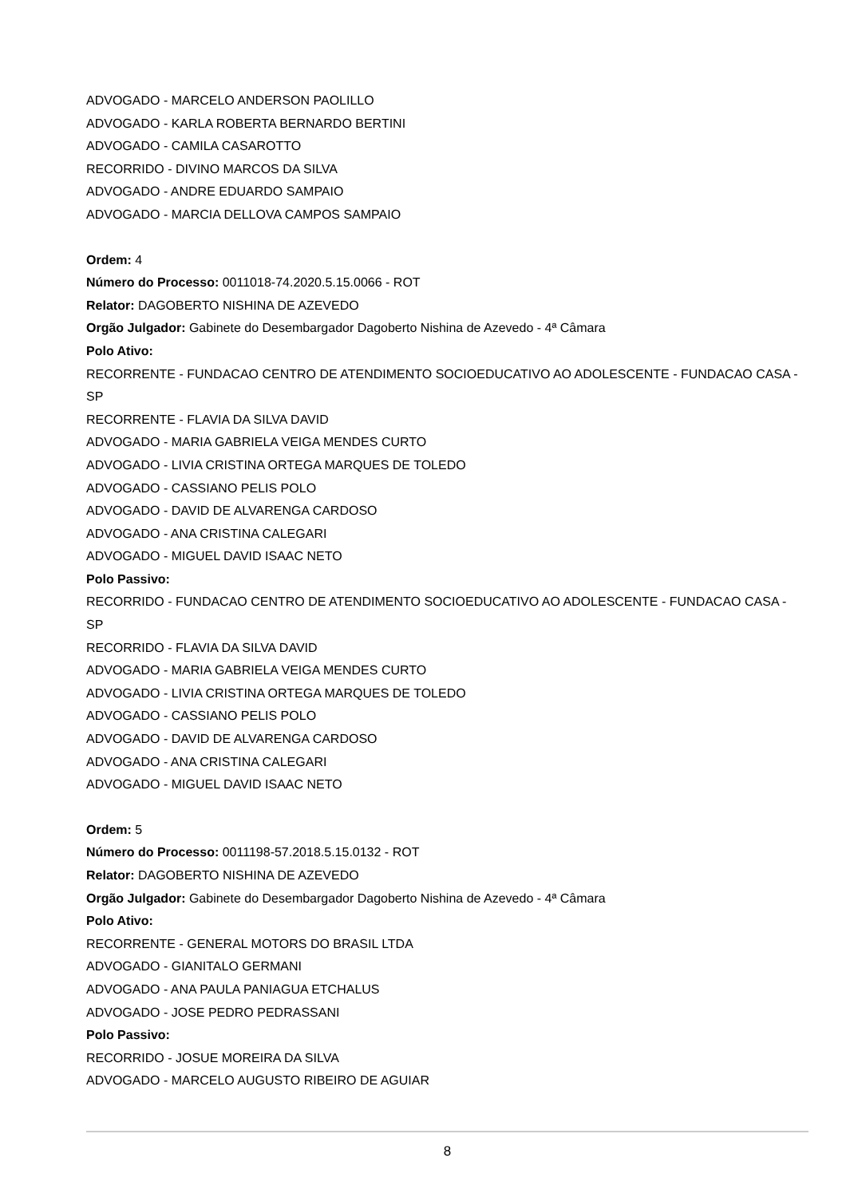ADVOGADO - MARCELO ANDERSON PAOLILLO
ADVOGADO - KARLA ROBERTA BERNARDO BERTINI
ADVOGADO - CAMILA CASAROTTO
RECORRIDO - DIVINO MARCOS DA SILVA
ADVOGADO - ANDRE EDUARDO SAMPAIO
ADVOGADO - MARCIA DELLOVA CAMPOS SAMPAIO
Ordem: 4
Número do Processo: 0011018-74.2020.5.15.0066 - ROT
Relator: DAGOBERTO NISHINA DE AZEVEDO
Orgão Julgador: Gabinete do Desembargador Dagoberto Nishina de Azevedo - 4ª Câmara
Polo Ativo:
RECORRENTE - FUNDACAO CENTRO DE ATENDIMENTO SOCIOEDUCATIVO AO ADOLESCENTE - FUNDACAO CASA - SP
RECORRENTE - FLAVIA DA SILVA DAVID
ADVOGADO - MARIA GABRIELA VEIGA MENDES CURTO
ADVOGADO - LIVIA CRISTINA ORTEGA MARQUES DE TOLEDO
ADVOGADO - CASSIANO PELIS POLO
ADVOGADO - DAVID DE ALVARENGA CARDOSO
ADVOGADO - ANA CRISTINA CALEGARI
ADVOGADO - MIGUEL DAVID ISAAC NETO
Polo Passivo:
RECORRIDO - FUNDACAO CENTRO DE ATENDIMENTO SOCIOEDUCATIVO AO ADOLESCENTE - FUNDACAO CASA - SP
RECORRIDO - FLAVIA DA SILVA DAVID
ADVOGADO - MARIA GABRIELA VEIGA MENDES CURTO
ADVOGADO - LIVIA CRISTINA ORTEGA MARQUES DE TOLEDO
ADVOGADO - CASSIANO PELIS POLO
ADVOGADO - DAVID DE ALVARENGA CARDOSO
ADVOGADO - ANA CRISTINA CALEGARI
ADVOGADO - MIGUEL DAVID ISAAC NETO
Ordem: 5
Número do Processo: 0011198-57.2018.5.15.0132 - ROT
Relator: DAGOBERTO NISHINA DE AZEVEDO
Orgão Julgador: Gabinete do Desembargador Dagoberto Nishina de Azevedo - 4ª Câmara
Polo Ativo:
RECORRENTE - GENERAL MOTORS DO BRASIL LTDA
ADVOGADO - GIANITALO GERMANI
ADVOGADO - ANA PAULA PANIAGUA ETCHALUS
ADVOGADO - JOSE PEDRO PEDRASSANI
Polo Passivo:
RECORRIDO - JOSUE MOREIRA DA SILVA
ADVOGADO - MARCELO AUGUSTO RIBEIRO DE AGUIAR
8